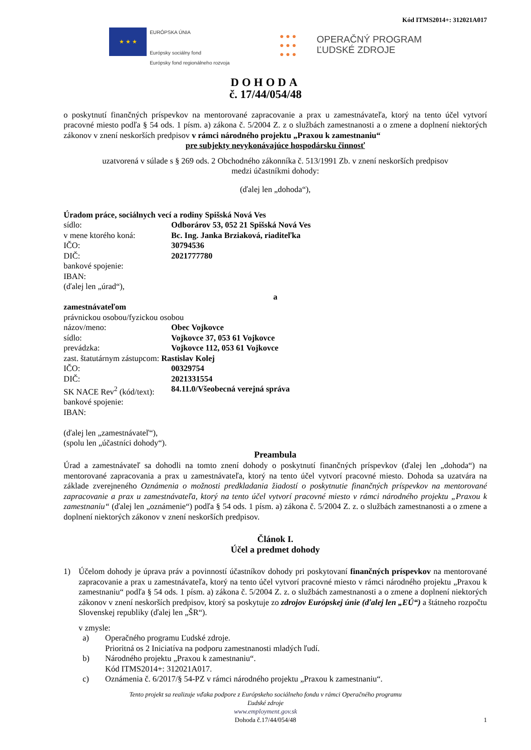Kód ITMS2014+: 312021A017
★ ★ ★
EURÓPSKA ÚNIA
Európsky sociálny fond
Európsky fond regionálneho rozvoja
● ● ●
● ● ●
● ● ●
OPERAČNÝ PROGRAM
ĽUDSKÉ ZDROJE
DOHODA
č. 17/44/054/48
o poskytnutí finančných príspevkov na mentorované zapracovanie a prax u zamestnávateľa, ktorý na tento účel vytvorí pracovné miesto podľa § 54 ods. 1 písm. a) zákona č. 5/2004 Z. z o službách zamestnanosti a o zmene a doplnení niektorých zákonov v znení neskorších predpisov v rámci národného projektu „Praxou k zamestnaniu“
pre subjekty nevykonávajúce hospodársku činnosť
uzatvorená v súlade s § 269 ods. 2 Obchodného zákonníka č. 513/1991 Zb. v znení neskorších predpisov
medzi účastníkmi dohody:
(ďalej len „dohoda“),
Úradom práce, sociálnych vecí a rodiny Spišská Nová Ves
sídlo: Odborárov 53, 052 21 Spišská Nová Ves
v mene ktorého koná: Bc. Ing. Janka Brziaková, riaditeľka
IČO: 30794536
DIČ: 2021777780
bankové spojenie:
IBAN:
(ďalej len „úrad“),
a
zamestnávateľom
právnickou osobou/fyzickou osobou
názov/meno: Obec Vojkovce
sídlo: Vojkovce 37, 053 61 Vojkovce
prevádzka: Vojkovce 112, 053 61 Vojkovce
zast. štatutárnym zástupcom: Rastislav Kolej
IČO: 00329754
DIČ: 2021331554
SK NACE Rev<sup>2</sup> (kód/text): 84.11.0/Všeobecná verejná správa
bankové spojenie:
IBAN:
(ďalej len „zamestnávateľ“),
(spolu len „účastníci dohody“).
Preambula
Úrad a zamestnávateľ sa dohodli na tomto znení dohody o poskytnutí finančných príspevkov (ďalej len „dohoda“) na mentorované zapracovania a prax u zamestnávateľa, ktorý na tento účel vytvorí pracovné miesto. Dohoda sa uzatvára na základe zverejneného Oznámenia o možnosti predkladania žiadostí o poskytnutie finančných príspevkov na mentorované zapracovanie a prax u zamestnávateľa, ktorý na tento účel vytvorí pracovné miesto v rámci národného projektu „Praxou k zamestnaniu“ (ďalej len „oznámenie“) podľa § 54 ods. 1 písm. a) zákona č. 5/2004 Z. z. o službách zamestnanosti a o zmene a doplnení niektorých zákonov v znení neskorších predpisov.
Článok I.
Účel a predmet dohody
1) Účelom dohody je úprava práv a povinností účastníkov dohody pri poskytovaní finančných príspevkov na mentorované zapracovanie a prax u zamestnávateľa, ktorý na tento účel vytvorí pracovné miesto v rámci národného projektu „Praxou k zamestnaniu“ podľa § 54 ods. 1 písm. a) zákona č. 5/2004 Z. z. o službách zamestnanosti a o zmene a doplnení niektorých zákonov v znení neskorších predpisov, ktorý sa poskytuje zo zdrojov Európskej únie (ďalej len „EÚ“) a štátneho rozpočtu Slovenskej republiky (ďalej len „ŠR“).
v zmysle:
a) Operačného programu Ľudské zdroje.
Prioritná os 2 Iniciatíva na podporu zamestnanosti mladých ľudí.
b) Národného projektu „Praxou k zamestnaniu“.
Kód ITMS2014+: 312021A017.
c) Oznámenia č. 6/2017/§ 54-PZ v rámci národného projektu „Praxou k zamestnaniu“.
Tento projekt sa realizuje vďaka podpore z Európskeho sociálneho fondu v rámci Operačného programu
Ľudské zdroje
www.employment.gov.sk
Dohoda č.17/44/054/48 1